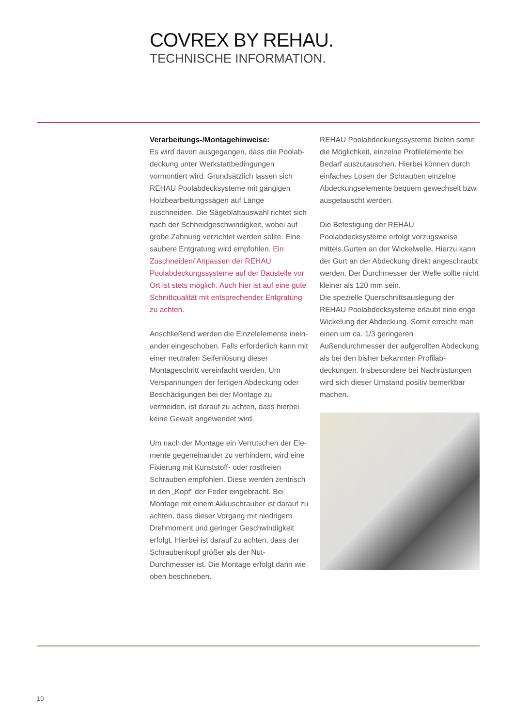COVREX BY REHAU.
TECHNISCHE INFORMATION.
Verarbeitungs-/Montagehinweise:
Es wird davon ausgegangen, dass die Poolab­deckung unter Werkstattbedingungen vormontiert wird. Grundsätzlich lassen sich REHAU Poolabdeck­systeme mit gängigen Holzbearbeitungssägen auf Länge zuschneiden. Die Sägeblattauswahl richtet sich nach der Schneidgeschwindigkeit, wobei auf grobe Zahnung verzichtet werden sollte. Eine sau­bere Entgratung wird empfohlen. Ein Zuschneiden/ Anpassen der REHAU Poolabdeckungssysteme auf der Baustelle vor Ort ist stets möglich. Auch hier ist auf eine gute Schnittqualität mit entsprechender Entgratung zu achten.
Anschließend werden die Einzelelemente inein­ander eingeschoben. Falls erforderlich kann mit einer neutralen Seifenlösung dieser Montageschritt vereinfacht werden. Um Verspannungen der fertigen Abdeckung oder Beschädigungen bei der Montage zu vermeiden, ist darauf zu achten, dass hierbei keine Gewalt angewendet wird.
Um nach der Montage ein Verrutschen der Ele­mente gegeneinander zu verhindern, wird eine Fixierung mit Kunststoff- oder rostfreien Schrauben empfohlen. Diese werden zentrisch in den „Kopf“ der Feder eingebracht. Bei Montage mit einem Akkuschrauber ist darauf zu achten, dass dieser Vorgang mit niedrigem Drehmoment und gerin­ger Geschwindigkeit erfolgt. Hierbei ist darauf zu achten, dass der Schraubenkopf größer als der Nut-Durchmesser ist. Die Montage erfolgt dann wie oben beschrieben.
REHAU Poolabdeckungssysteme bieten somit die Möglichkeit, einzelne Profilelemente bei Bedarf auszutauschen. Hierbei können durch einfaches Lösen der Schrauben einzelne Abdeckungsele­mente bequem gewechselt bzw. ausgetauscht werden.
Die Befestigung der REHAU Poolabdecksysteme erfolgt vorzugsweise mittels Gurten an der Wickel­welle. Hierzu kann der Gurt an der Abdeckung direkt angeschraubt werden. Der Durchmesser der Welle sollte nicht kleiner als 120 mm sein.
Die spezielle Querschnittsauslegung der REHAU Poolabdecksysteme erlaubt eine enge Wickelung der Abdeckung. Somit erreicht man einen um ca. 1/3 geringeren Außendurchmesser der aufgerollten Abdeckung als bei den bisher bekannten Profilab­deckungen. Insbesondere bei Nachrüstungen wird sich dieser Umstand positiv bemerkbar machen.
10